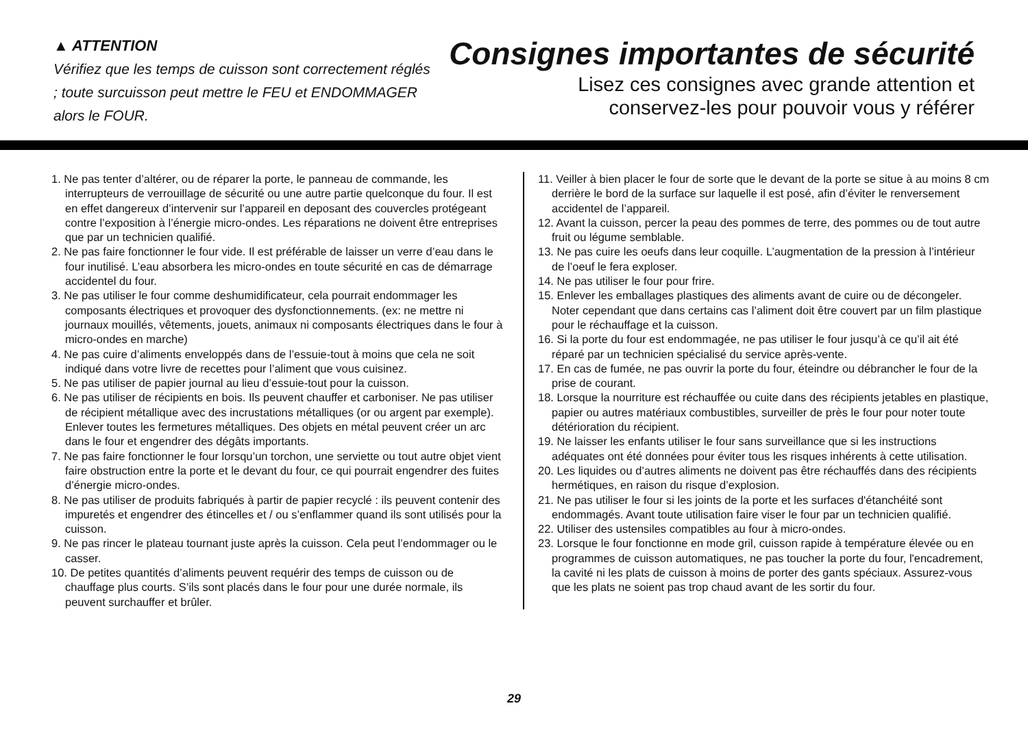▲ ATTENTION
Vérifiez que les temps de cuisson sont correctement réglés ; toute surcuisson peut mettre le FEU et ENDOMMAGER alors le FOUR.
Consignes importantes de sécurité
Lisez ces consignes avec grande attention et
conservez-les pour pouvoir vous y référer
1. Ne pas tenter d’altérer, ou de réparer la porte, le panneau de commande, les interrupteurs de verrouillage de sécurité ou une autre partie quelconque du four. Il est en effet dangereux d’intervenir sur l’appareil en deposant des couvercles protégeant contre l’exposition à l’énergie micro-ondes. Les réparations ne doivent être entreprises que par un technicien qualifié.
2. Ne pas faire fonctionner le four vide. Il est préférable de laisser un verre d’eau dans le four inutilisé. L’eau absorbera les micro-ondes en toute sécurité en cas de démarrage accidentel du four.
3. Ne pas utiliser le four comme deshumidificateur, cela pourrait endommager les composants électriques et provoquer des dysfonctionnements. (ex: ne mettre ni journaux mouillés, vêtements, jouets, animaux ni composants électriques dans le four à micro-ondes en marche)
4. Ne pas cuire d’aliments enveloppés dans de l’essuie-tout à moins que cela ne soit indiqué dans votre livre de recettes pour l’aliment que vous cuisinez.
5. Ne pas utiliser de papier journal au lieu d’essuie-tout pour la cuisson.
6. Ne pas utiliser de récipients en bois. Ils peuvent chauffer et carboniser. Ne pas utiliser de récipient métallique avec des incrustations métalliques (or ou argent par exemple). Enlever toutes les fermetures métalliques. Des objets en métal peuvent créer un arc dans le four et engendrer des dégâts importants.
7. Ne pas faire fonctionner le four lorsqu’un torchon, une serviette ou tout autre objet vient faire obstruction entre la porte et le devant du four, ce qui pourrait engendrer des fuites d’énergie micro-ondes.
8. Ne pas utiliser de produits fabriqués à partir de papier recyclé : ils peuvent contenir des impuretés et engendrer des étincelles et / ou s’enflammer quand ils sont utilisés pour la cuisson.
9. Ne pas rincer le plateau tournant juste après la cuisson. Cela peut l’endommager ou le casser.
10. De petites quantités d’aliments peuvent requérir des temps de cuisson ou de chauffage plus courts. S’ils sont placés dans le four pour une durée normale, ils peuvent surchauffer et brûler.
11. Veiller à bien placer le four de sorte que le devant de la porte se situe à au moins 8 cm derrière le bord de la surface sur laquelle il est posé, afin d’éviter le renversement accidentel de l’appareil.
12. Avant la cuisson, percer la peau des pommes de terre, des pommes ou de tout autre fruit ou légume semblable.
13. Ne pas cuire les oeufs dans leur coquille. L’augmentation de la pression à l’intérieur de l’oeuf le fera exploser.
14. Ne pas utiliser le four pour frire.
15. Enlever les emballages plastiques des aliments avant de cuire ou de décongeler. Noter cependant que dans certains cas l’aliment doit être couvert par un film plastique pour le réchauffage et la cuisson.
16. Si la porte du four est endommagée, ne pas utiliser le four jusqu’à ce qu’il ait été réparé par un technicien spécialisé du service après-vente.
17. En cas de fumée, ne pas ouvrir la porte du four, éteindre ou débrancher le four de la prise de courant.
18. Lorsque la nourriture est réchauffée ou cuite dans des récipients jetables en plastique, papier ou autres matériaux combustibles, surveiller de près le four pour noter toute détérioration du récipient.
19. Ne laisser les enfants utiliser le four sans surveillance que si les instructions adéquates ont été données pour éviter tous les risques inhérents à cette utilisation.
20. Les liquides ou d’autres aliments ne doivent pas être réchauffés dans des récipients hermétiques, en raison du risque d’explosion.
21. Ne pas utiliser le four si les joints de la porte et les surfaces d'étanchéité sont endommagés. Avant toute utilisation faire viser le four par un technicien qualifié.
22. Utiliser des ustensiles compatibles au four à micro-ondes.
23. Lorsque le four fonctionne en mode gril, cuisson rapide à température élevée ou en programmes de cuisson automatiques, ne pas toucher la porte du four, l'encadrement, la cavité ni les plats de cuisson à moins de porter des gants spéciaux. Assurez-vous que les plats ne soient pas trop chaud avant de les sortir du four.
29